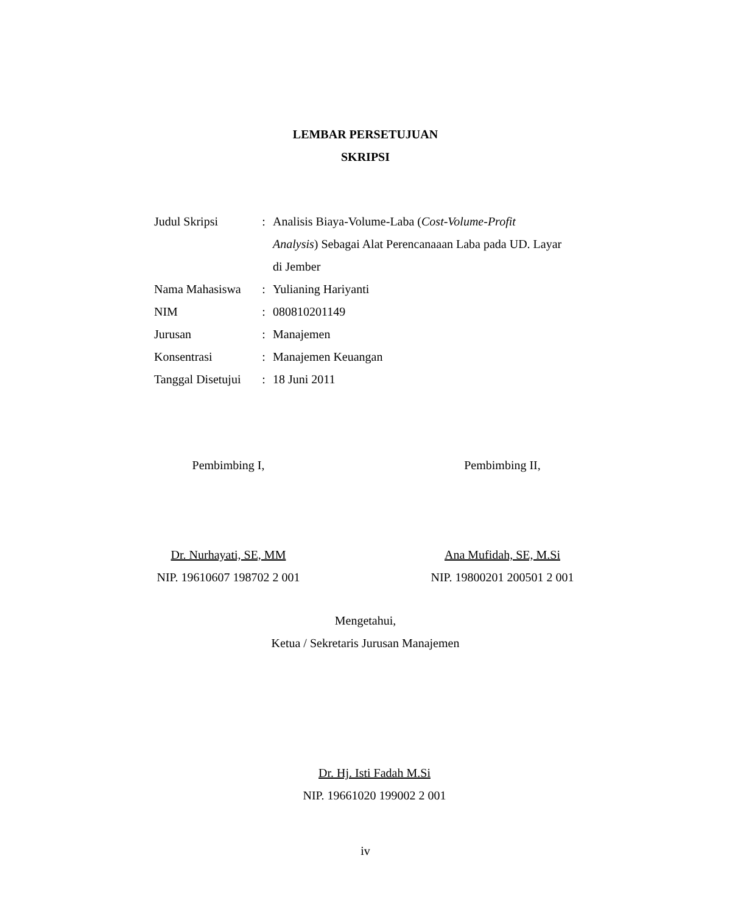LEMBAR PERSETUJUAN
SKRIPSI
| Judul Skripsi | : | Analisis Biaya-Volume-Laba ( Cost-Volume-Profit Analysis ) Sebagai Alat Perencanaaan Laba pada UD. Layar di Jember |
| Nama Mahasiswa | : | Yulianing Hariyanti |
| NIM | : | 080810201149 |
| Jurusan | : | Manajemen |
| Konsentrasi | : | Manajemen Keuangan |
| Tanggal Disetujui | : | 18 Juni 2011 |
Pembimbing I,
Dr. Nurhayati, SE, MM
NIP. 19610607 198702 2 001
Pembimbing II,
Ana Mufidah, SE, M.Si
NIP. 19800201 200501 2 001
Mengetahui,
Ketua / Sekretaris Jurusan Manajemen
Dr. Hj. Isti Fadah M.Si
NIP. 19661020 199002 2 001
iv